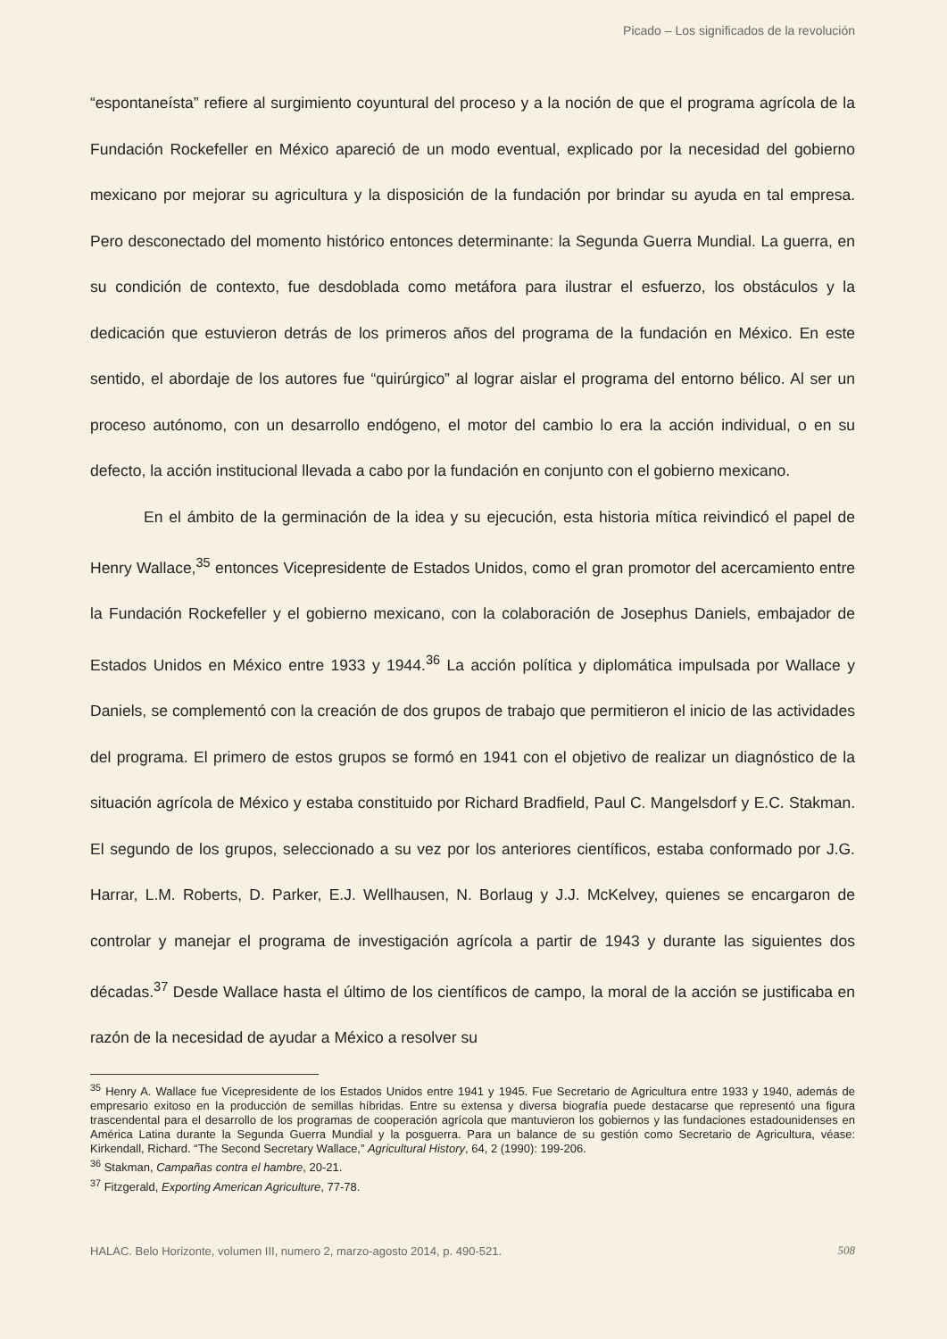Picado – Los significados de la revolución
“espontaneísta” refiere al surgimiento coyuntural del proceso y a la noción de que el programa agrícola de la Fundación Rockefeller en México apareció de un modo eventual, explicado por la necesidad del gobierno mexicano por mejorar su agricultura y la disposición de la fundación por brindar su ayuda en tal empresa. Pero desconectado del momento histórico entonces determinante: la Segunda Guerra Mundial. La guerra, en su condición de contexto, fue desdoblada como metáfora para ilustrar el esfuerzo, los obstáculos y la dedicación que estuvieron detrás de los primeros años del programa de la fundación en México. En este sentido, el abordaje de los autores fue “quirúrgico” al lograr aislar el programa del entorno bélico. Al ser un proceso autónomo, con un desarrollo endógeno, el motor del cambio lo era la acción individual, o en su defecto, la acción institucional llevada a cabo por la fundación en conjunto con el gobierno mexicano.
En el ámbito de la germinación de la idea y su ejecución, esta historia mítica reivindicó el papel de Henry Wallace,<sup>35</sup> entonces Vicepresidente de Estados Unidos, como el gran promotor del acercamiento entre la Fundación Rockefeller y el gobierno mexicano, con la colaboración de Josephus Daniels, embajador de Estados Unidos en México entre 1933 y 1944.<sup>36</sup> La acción política y diplomática impulsada por Wallace y Daniels, se complementó con la creación de dos grupos de trabajo que permitieron el inicio de las actividades del programa. El primero de estos grupos se formó en 1941 con el objetivo de realizar un diagnóstico de la situación agrícola de México y estaba constituido por Richard Bradfield, Paul C. Mangelsdorf y E.C. Stakman. El segundo de los grupos, seleccionado a su vez por los anteriores científicos, estaba conformado por J.G. Harrar, L.M. Roberts, D. Parker, E.J. Wellhausen, N. Borlaug y J.J. McKelvey, quienes se encargaron de controlar y manejar el programa de investigación agrícola a partir de 1943 y durante las siguientes dos décadas.<sup>37</sup> Desde Wallace hasta el último de los científicos de campo, la moral de la acción se justificaba en razón de la necesidad de ayudar a México a resolver su
<sup>35</sup> Henry A. Wallace fue Vicepresidente de los Estados Unidos entre 1941 y 1945. Fue Secretario de Agricultura entre 1933 y 1940, además de empresario exitoso en la producción de semillas híbridas. Entre su extensa y diversa biografía puede destacarse que representó una figura trascendental para el desarrollo de los programas de cooperación agrícola que mantuvieron los gobiernos y las fundaciones estadounidenses en América Latina durante la Segunda Guerra Mundial y la posguerra. Para un balance de su gestión como Secretario de Agricultura, véase: Kirkendall, Richard. “The Second Secretary Wallace,” Agricultural History, 64, 2 (1990): 199-206.
<sup>36</sup> Stakman, Campañas contra el hambre, 20-21.
<sup>37</sup> Fitzgerald, Exporting American Agriculture, 77-78.
HALAC. Belo Horizonte, volumen III, numero 2, marzo-agosto 2014, p. 490-521. 508